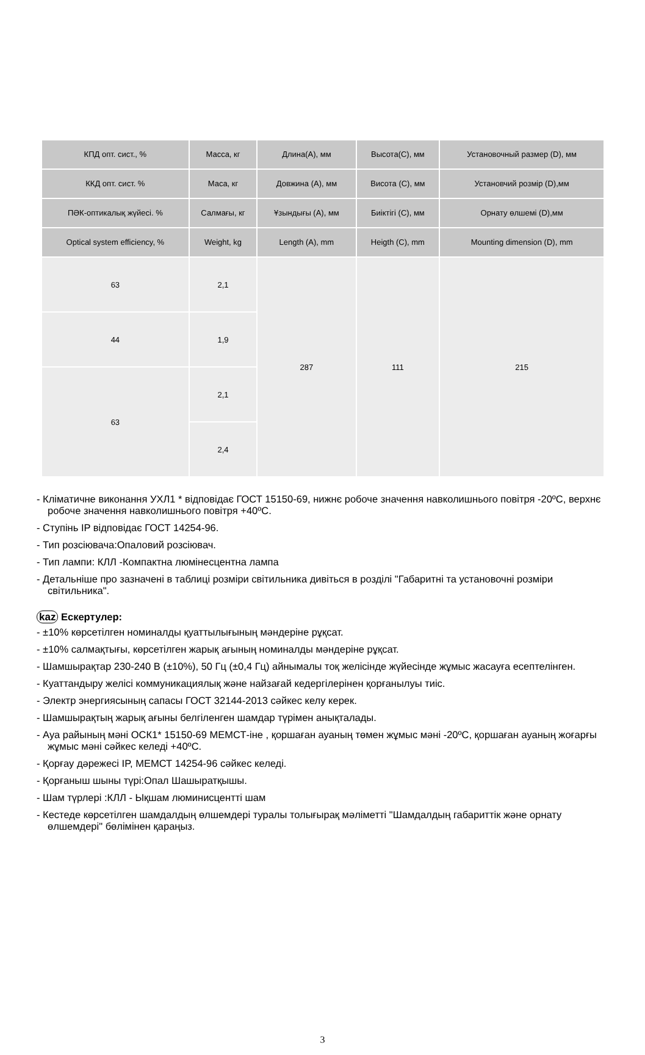| КПД опт. сист., % | Масса, кг | Длина(А), мм | Высота(С), мм | Установочный размер (D), мм |
| --- | --- | --- | --- | --- |
| ККД опт. сист. % | Маса, кг | Довжина (А), мм | Висота (С), мм | Установчий розмір (D),мм |
| ПӘК-оптикалық жүйесі. % | Салмағы, кг | Ұзындығы (А), мм | Биіктігі (С), мм | Орнату өлшемі (D),мм |
| Optical system efficiency, % | Weight, kg | Length (A), mm | Heigth (C), mm | Mounting dimension (D), mm |
| 63 | 2,1 | 287 | 111 | 215 |
| 44 | 1,9 | | | |
| 63 | 2,1 | | | |
| | 2,4 | | | |
- Кліматичне виконання УХЛ1 * відповідає ГОСТ 15150-69, нижнє робоче значення навколишнього повітря -20ºC, верхнє робоче значення навколишнього повітря +40ºC.
- Ступінь IP відповідає ГОСТ 14254-96.
- Тип розсіювача:Опаловий розсіювач.
- Тип лампи: КЛЛ -Компактна люмінесцентна лампа
- Детальніше про зазначені в таблиці розміри світильника дивіться в розділі "Габаритні та установочні розміри світильника".
kaz Ескертулер:
- ±10% көрсетілген номиналды қуаттылығының мәндеріне рұқсат.
- ±10% салмақтығы, көрсетілген жарық ағының номиналды мәндеріне рұқсат.
- Шамшырақтар 230-240 В (±10%), 50 Гц (±0,4 Гц) айнымалы тоқ желісінде жүйесінде жұмыс жасауға есептелінген.
- Куаттандыру желісі коммуникациялық және найзағай кедергілерінен қорғанылуы тиіс.
- Электр энергиясының сапасы ГОСТ 32144-2013 сәйкес келу керек.
- Шамшырақтың жарық ағыны белгіленген шамдар түрімен анықталады.
- Ауа райының мәні ОСК1* 15150-69 МЕМСТ-іне , қоршаған ауаның төмен жұмыс мәні -20ºC, қоршаған ауаның жоғарғы жұмыс мәні сәйкес келеді +40ºC.
- Қорғау дәрежесі IP, МЕМСТ 14254-96 сәйкес келеді.
- Қорғаныш шыны түрі:Опал Шашыратқышы.
- Шам түрлері :КЛЛ - Ықшам люминисцентті шам
- Кестеде көрсетілген шамдалдың өлшемдері туралы толығырақ мәліметті "Шамдалдың габариттік және орнату өлшемдері" бөлімінен қараңыз.
3